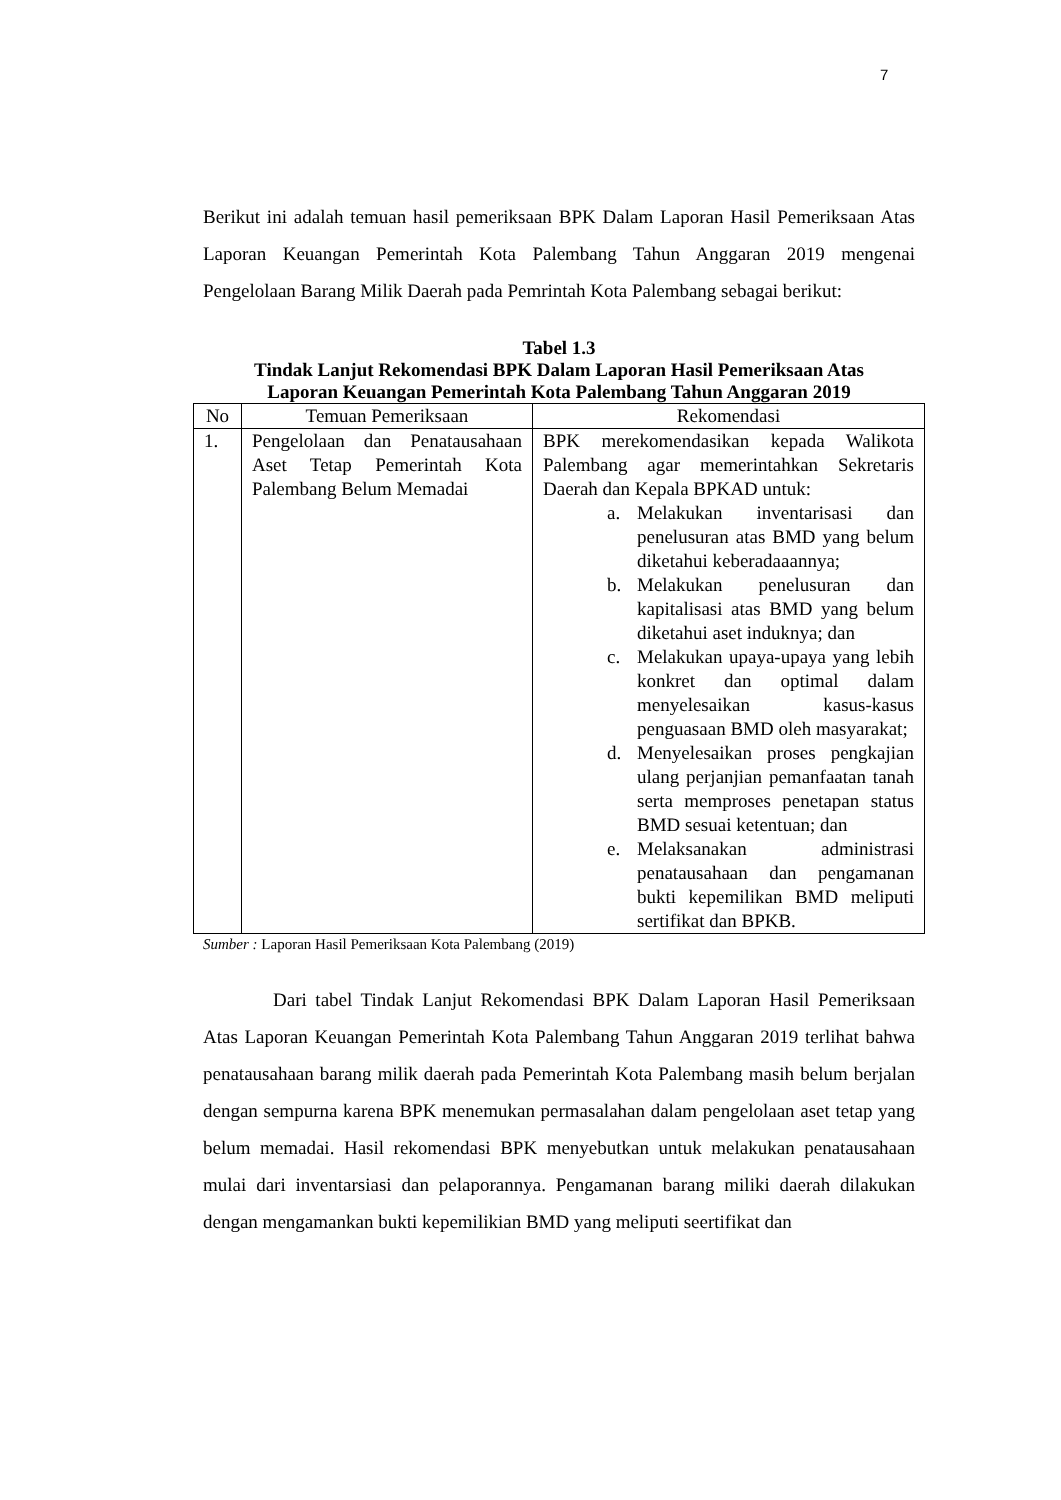7
Berikut ini adalah temuan hasil pemeriksaan BPK Dalam Laporan Hasil Pemeriksaan Atas Laporan Keuangan Pemerintah Kota Palembang Tahun Anggaran 2019 mengenai Pengelolaan Barang Milik Daerah pada Pemrintah Kota Palembang sebagai berikut:
Tabel 1.3
Tindak Lanjut Rekomendasi BPK Dalam Laporan Hasil Pemeriksaan Atas
Laporan Keuangan Pemerintah Kota Palembang Tahun Anggaran 2019
| No | Temuan Pemeriksaan | Rekomendasi |
| --- | --- | --- |
| 1. | Pengelolaan dan Penatausahaan Aset Tetap Pemerintah Kota Palembang Belum Memadai | BPK merekomendasikan kepada Walikota Palembang agar memerintahkan Sekretaris Daerah dan Kepala BPKAD untuk: a. Melakukan inventarisasi dan penelusuran atas BMD yang belum diketahui keberadaaannya; b. Melakukan penelusuran dan kapitalisasi atas BMD yang belum diketahui aset induknya; dan c. Melakukan upaya-upaya yang lebih konkret dan optimal dalam menyelesaikan kasus-kasus penguasaan BMD oleh masyarakat; d. Menyelesaikan proses pengkajian ulang perjanjian pemanfaatan tanah serta memproses penetapan status BMD sesuai ketentuan; dan e. Melaksanakan administrasi penatausahaan dan pengamanan bukti kepemilikan BMD meliputi sertifikat dan BPKB. |
Sumber : Laporan Hasil Pemeriksaan Kota Palembang (2019)
Dari tabel Tindak Lanjut Rekomendasi BPK Dalam Laporan Hasil Pemeriksaan Atas Laporan Keuangan Pemerintah Kota Palembang Tahun Anggaran 2019 terlihat bahwa penatausahaan barang milik daerah pada Pemerintah Kota Palembang masih belum berjalan dengan sempurna karena BPK menemukan permasalahan dalam pengelolaan aset tetap yang belum memadai. Hasil rekomendasi BPK menyebutkan untuk melakukan penatausahaan mulai dari inventarsiasi dan pelaporannya. Pengamanan barang miliki daerah dilakukan dengan mengamankan bukti kepemilikian BMD yang meliputi seertifikat dan